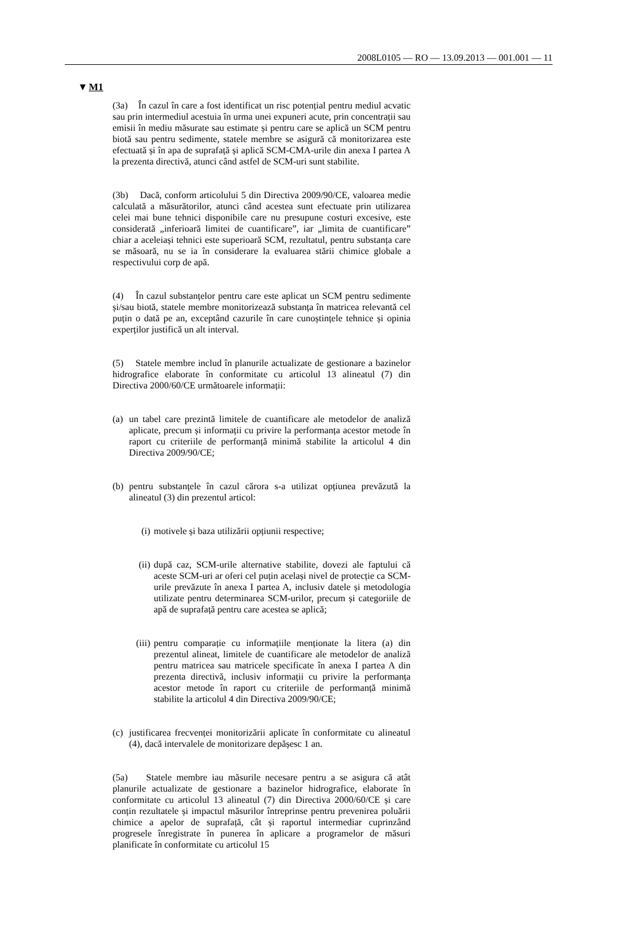2008L0105 — RO — 13.09.2013 — 001.001 — 11
▼M1
(3a) În cazul în care a fost identificat un risc potențial pentru mediul acvatic sau prin intermediul acestuia în urma unei expuneri acute, prin concentrații sau emisii în mediu măsurate sau estimate și pentru care se aplică un SCM pentru biotă sau pentru sedimente, statele membre se asigură că monitorizarea este efectuată și în apa de suprafață și aplică SCM-CMA-urile din anexa I partea A la prezenta directivă, atunci când astfel de SCM-uri sunt stabilite.
(3b) Dacă, conform articolului 5 din Directiva 2009/90/CE, valoarea medie calculată a măsurătorilor, atunci când acestea sunt efectuate prin utilizarea celei mai bune tehnici disponibile care nu presupune costuri excesive, este considerată „inferioară limitei de cuantificare”, iar „limita de cuantificare” chiar a aceleiași tehnici este superioară SCM, rezultatul, pentru substanța care se măsoară, nu se ia în considerare la evaluarea stării chimice globale a respectivului corp de apă.
(4) În cazul substanțelor pentru care este aplicat un SCM pentru sedimente și/sau biotă, statele membre monitorizează substanța în matricea relevantă cel puțin o dată pe an, exceptând cazurile în care cunoștințele tehnice și opinia experților justifică un alt interval.
(5) Statele membre includ în planurile actualizate de gestionare a bazinelor hidrografice elaborate în conformitate cu articolul 13 alineatul (7) din Directiva 2000/60/CE următoarele informații:
(a) un tabel care prezintă limitele de cuantificare ale metodelor de analiză aplicate, precum și informații cu privire la performanța acestor metode în raport cu criteriile de performanță minimă stabilite la articolul 4 din Directiva 2009/90/CE;
(b) pentru substanțele în cazul cărora s-a utilizat opțiunea prevăzută la alineatul (3) din prezentul articol:
(i) motivele și baza utilizării opțiunii respective;
(ii) după caz, SCM-urile alternative stabilite, dovezi ale faptului că aceste SCM-uri ar oferi cel puțin același nivel de protecție ca SCM-urile prevăzute în anexa I partea A, inclusiv datele și metodologia utilizate pentru determinarea SCM-urilor, precum și categoriile de apă de suprafață pentru care acestea se aplică;
(iii) pentru comparație cu informațiile menționate la litera (a) din prezentul alineat, limitele de cuantificare ale metodelor de analiză pentru matricea sau matricele specificate în anexa I partea A din prezenta directivă, inclusiv informații cu privire la performanța acestor metode în raport cu criteriile de performanță minimă stabilite la articolul 4 din Directiva 2009/90/CE;
(c) justificarea frecvenței monitorizării aplicate în conformitate cu alineatul (4), dacă intervalele de monitorizare depășesc 1 an.
(5a) Statele membre iau măsurile necesare pentru a se asigura că atât planurile actualizate de gestionare a bazinelor hidrografice, elaborate în conformitate cu articolul 13 alineatul (7) din Directiva 2000/60/CE și care conțin rezultatele și impactul măsurilor întreprinse pentru prevenirea poluării chimice a apelor de suprafață, cât și raportul inter­mediar cuprinzând progresele înregistrate în punerea în aplicare a programelor de măsuri planificate în conformitate cu articolul 15